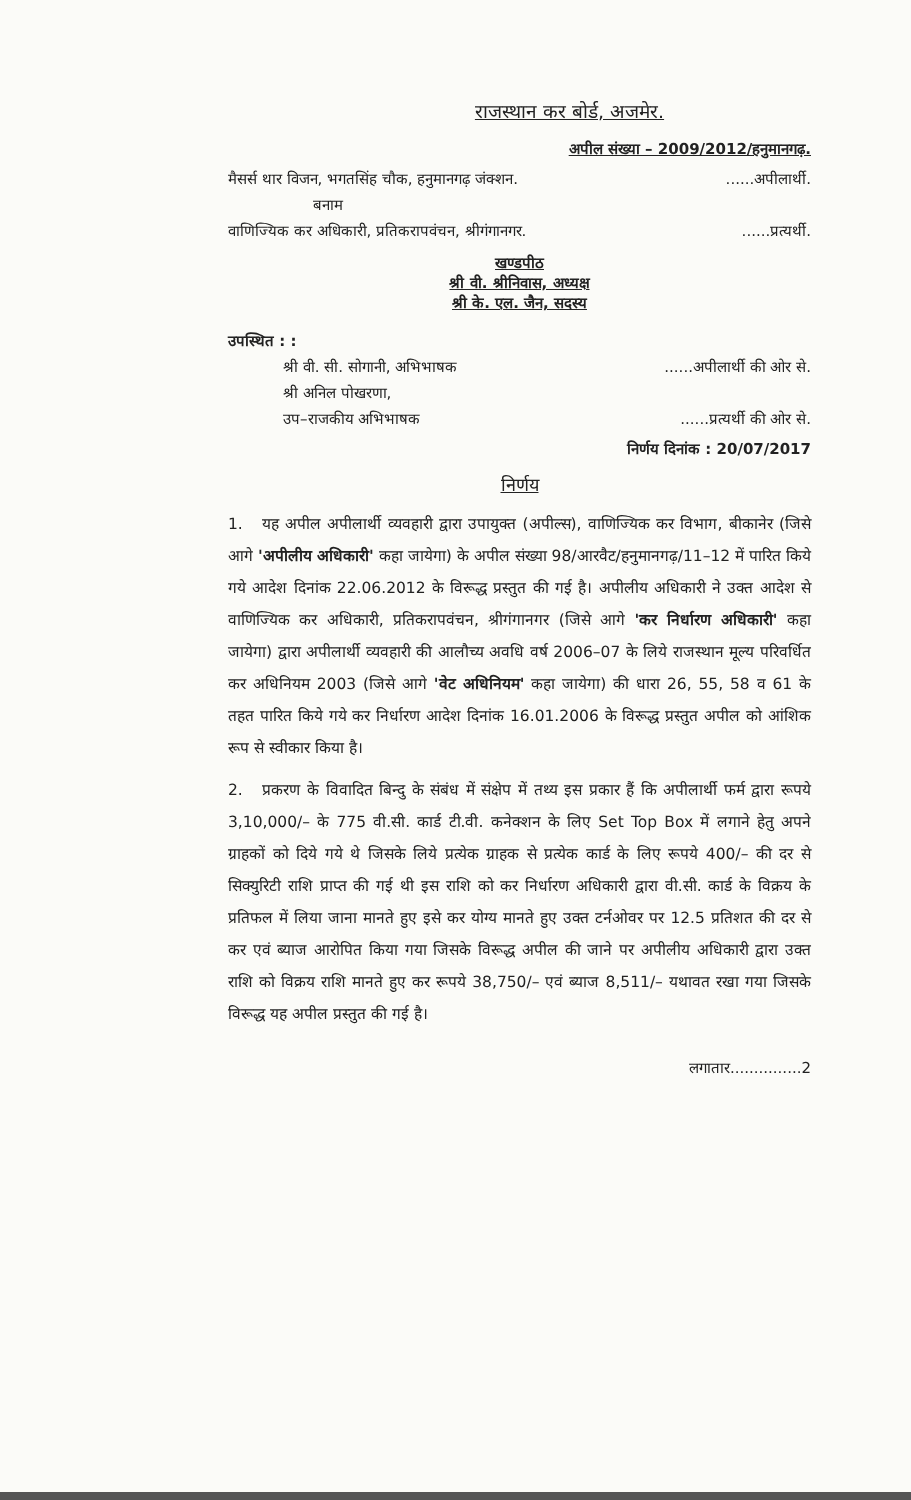राजस्थान कर बोर्ड, अजमेर.
अपील संख्या – 2009/2012/हनुमानगढ़.
मैसर्स थार विजन, भगतसिंह चौक, हनुमानगढ़ जंक्शन.......अपीलार्थी.
बनाम
वाणिज्यिक कर अधिकारी, प्रतिकरापवंचन, श्रीगंगानगर.......प्रत्यर्थी.
खण्डपीठ
श्री वी. श्रीनिवास, अध्यक्ष
श्री के. एल. जैन, सदस्य
उपस्थित : :
श्री वी. सी. सोगानी, अभिभाषक......अपीलार्थी की ओर से.
श्री अनिल पोखरणा,
उप–राजकीय अभिभाषक......प्रत्यर्थी की ओर से.
निर्णय दिनांक : 20/07/2017
निर्णय
1. यह अपील अपीलार्थी व्यवहारी द्वारा उपायुक्त (अपील्स), वाणिज्यिक कर विभाग, बीकानेर (जिसे आगे 'अपीलीय अधिकारी' कहा जायेगा) के अपील संख्या 98/आरवैट/हनुमानगढ़/11–12 में पारित किये गये आदेश दिनांक 22.06.2012 के विरूद्ध प्रस्तुत की गई है। अपीलीय अधिकारी ने उक्त आदेश से वाणिज्यिक कर अधिकारी, प्रतिकरापवंचन, श्रीगंगानगर (जिसे आगे 'कर निर्धारण अधिकारी' कहा जायेगा) द्वारा अपीलार्थी व्यवहारी की आलौच्य अवधि वर्ष 2006–07 के लिये राजस्थान मूल्य परिवर्धित कर अधिनियम 2003 (जिसे आगे 'वेट अधिनियम' कहा जायेगा) की धारा 26, 55, 58 व 61 के तहत पारित किये गये कर निर्धारण आदेश दिनांक 16.01.2006 के विरूद्ध प्रस्तुत अपील को आंशिक रूप से स्वीकार किया है।
2. प्रकरण के विवादित बिन्दु के संबंध में संक्षेप में तथ्य इस प्रकार हैं कि अपीलार्थी फर्म द्वारा रूपये 3,10,000/– के 775 वी.सी. कार्ड टी.वी. कनेक्शन के लिए Set Top Box में लगाने हेतु अपने ग्राहकों को दिये गये थे जिसके लिये प्रत्येक ग्राहक से प्रत्येक कार्ड के लिए रूपये 400/– की दर से सिक्युरिटी राशि प्राप्त की गई थी इस राशि को कर निर्धारण अधिकारी द्वारा वी.सी. कार्ड के विक्रय के प्रतिफल में लिया जाना मानते हुए इसे कर योग्य मानते हुए उक्त टर्नओवर पर 12.5 प्रतिशत की दर से कर एवं ब्याज आरोपित किया गया जिसके विरूद्ध अपील की जाने पर अपीलीय अधिकारी द्वारा उक्त राशि को विक्रय राशि मानते हुए कर रूपये 38,750/– एवं ब्याज 8,511/– यथावत रखा गया जिसके विरूद्ध यह अपील प्रस्तुत की गई है।
लगातार...............2